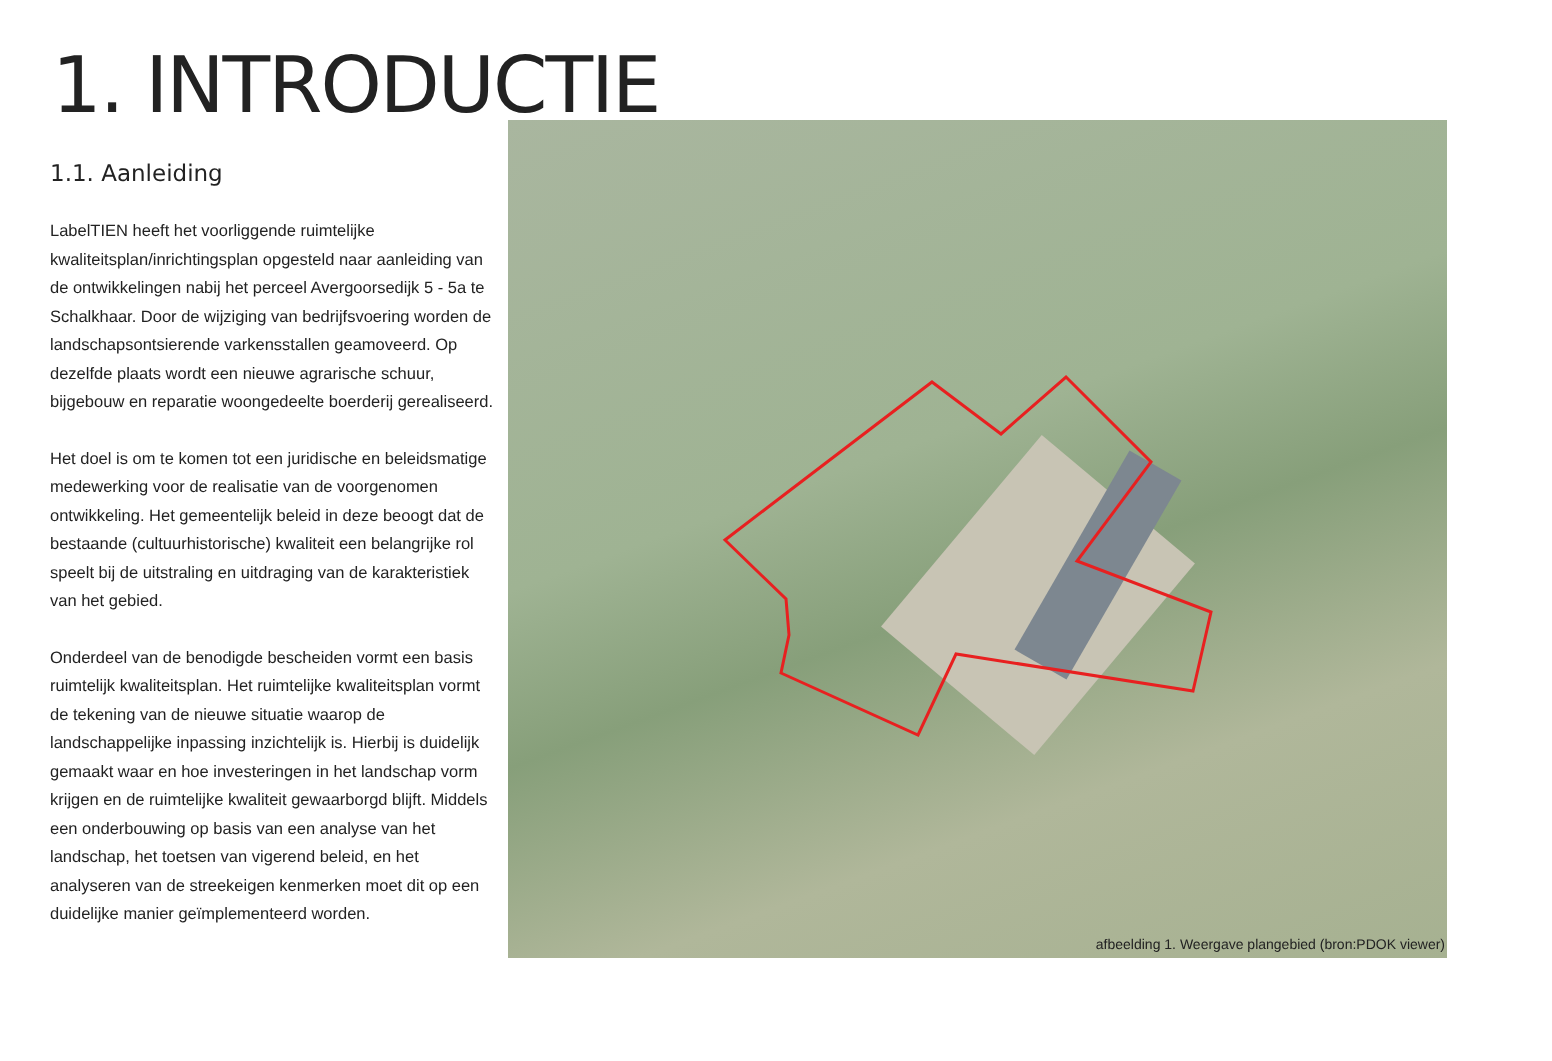1. INTRODUCTIE
1.1. Aanleiding
LabelTIEN heeft het voorliggende ruimtelijke kwaliteitsplan/inrichtingsplan opgesteld naar aanleiding van de ontwikkelingen nabij het perceel Avergoorsedijk 5 - 5a te Schalkhaar. Door de wijziging van bedrijfsvoering worden de landschapsontsierende varkensstallen geamoveerd. Op dezelfde plaats wordt een nieuwe agrarische schuur, bijgebouw en reparatie woongedeelte boerderij gerealiseerd.
Het doel is om te komen tot een juridische en beleidsmatige medewerking voor de realisatie van de voorgenomen ontwikkeling. Het gemeentelijk beleid in deze beoogt dat de bestaande (cultuurhistorische) kwaliteit een belangrijke rol speelt bij de uitstraling en uitdraging van de karakteristiek van het gebied.
Onderdeel van de benodigde bescheiden vormt een basis ruimtelijk kwaliteitsplan. Het ruimtelijke kwaliteitsplan vormt de tekening van de nieuwe situatie waarop de landschappelijke inpassing inzichtelijk is. Hierbij is duidelijk gemaakt waar en hoe investeringen in het landschap vorm krijgen en de ruimtelijke kwaliteit gewaarborgd blijft. Middels een onderbouwing op basis van een analyse van het landschap, het toetsen van vigerend beleid, en het analyseren van de streekeigen kenmerken moet dit op een duidelijke manier geïmplementeerd worden.
afbeelding 1. Weergave plangebied (bron:PDOK viewer)